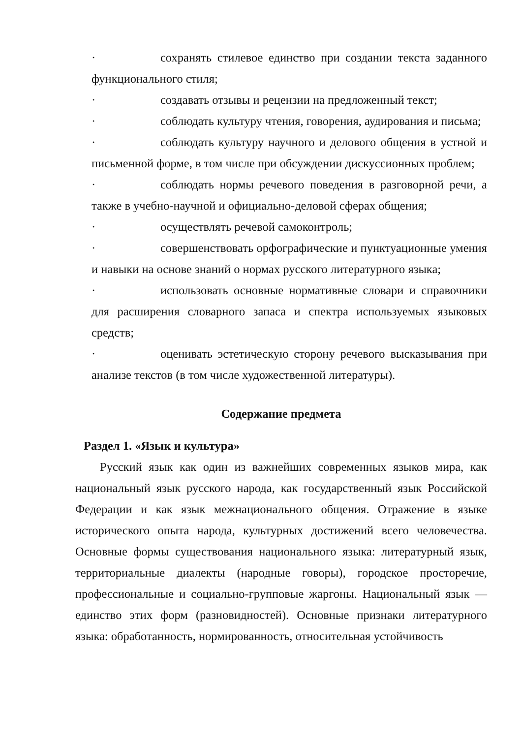· сохранять стилевое единство при создании текста заданного функционального стиля;
· создавать отзывы и рецензии на предложенный текст;
· соблюдать культуру чтения, говорения, аудирования и письма;
· соблюдать культуру научного и делового общения в устной и письменной форме, в том числе при обсуждении дискуссионных проблем;
· соблюдать нормы речевого поведения в разговорной речи, а также в учебно-научной и официально-деловой сферах общения;
· осуществлять речевой самоконтроль;
· совершенствовать орфографические и пунктуационные умения и навыки на основе знаний о нормах русского литературного языка;
· использовать основные нормативные словари и справочники для расширения словарного запаса и спектра используемых языковых средств;
· оценивать эстетическую сторону речевого высказывания при анализе текстов (в том числе художественной литературы).
Содержание предмета
Раздел 1. «Язык и культура»
Русский язык как один из важнейших современных языков мира, как национальный язык русского народа, как государственный язык Российской Федерации и как язык межнационального общения. Отражение в языке исторического опыта народа, культурных достижений всего человечества. Основные формы существования национального языка: литературный язык, территориальные диалекты (народные говоры), городское просторечие, профессиональные и социально-групповые жаргоны. Национальный язык — единство этих форм (разновидностей). Основные признаки литературного языка: обработанность, нормированность, относительная устойчивость